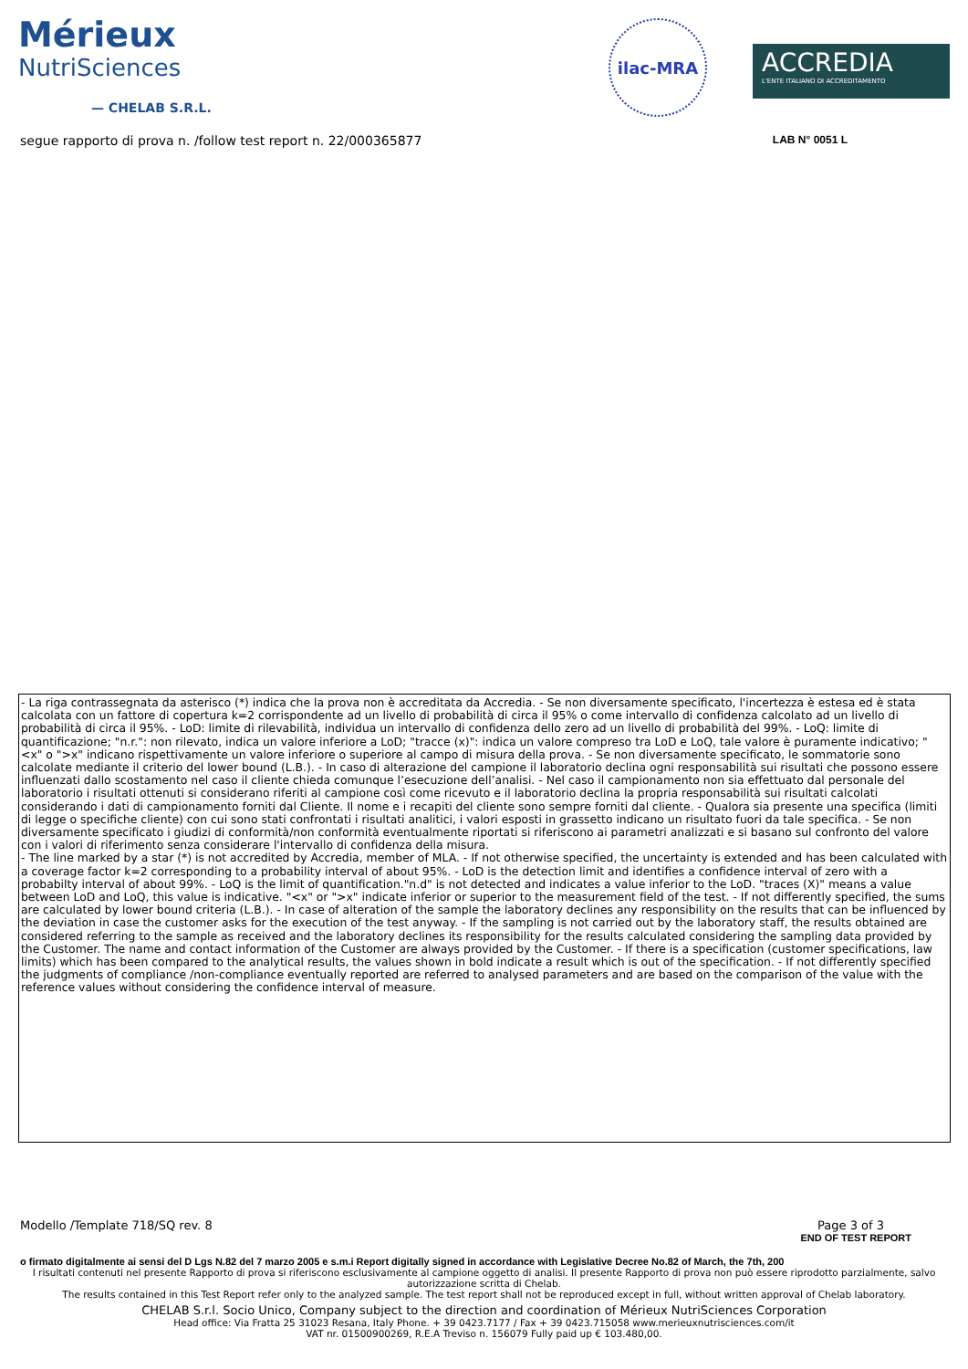Mérieux
NutriSciences
— CHELAB S.R.L.
ilac-MRA
ACCREDIA
L'ENTE ITALIANO DI ACCREDITAMENTO
segue rapporto di prova n. /follow test report n. 22/000365877 LAB N° 0051 L
- La riga contrassegnata da asterisco (*) indica che la prova non è accreditata da Accredia. - Se non diversamente specificato, l'incertezza è estesa ed è stata calcolata con un fattore di copertura k=2 corrispondente ad un livello di probabilità di circa il 95% o come intervallo di confidenza calcolato ad un livello di probabilità di circa il 95%. - LoD: limite di rilevabilità, individua un intervallo di confidenza dello zero ad un livello di probabilità del 99%. - LoQ: limite di quantificazione; "n.r.": non rilevato, indica un valore inferiore a LoD; "tracce (x)": indica un valore compreso tra LoD e LoQ, tale valore è puramente indicativo; "<x" o ">x" indicano rispettivamente un valore inferiore o superiore al campo di misura della prova. - Se non diversamente specificato, le sommatorie sono calcolate mediante il criterio del lower bound (L.B.). - In caso di alterazione del campione il laboratorio declina ogni responsabilità sui risultati che possono essere influenzati dallo scostamento nel caso il cliente chieda comunque l’esecuzione dell’analisi. - Nel caso il campionamento non sia effettuato dal personale del laboratorio i risultati ottenuti si considerano riferiti al campione così come ricevuto e il laboratorio declina la propria responsabilità sui risultati calcolati considerando i dati di campionamento forniti dal Cliente. Il nome e i recapiti del cliente sono sempre forniti dal cliente. - Qualora sia presente una specifica (limiti di legge o specifiche cliente) con cui sono stati confrontati i risultati analitici, i valori esposti in grassetto indicano un risultato fuori da tale specifica. - Se non diversamente specificato i giudizi di conformità/non conformità eventualmente riportati si riferiscono ai parametri analizzati e si basano sul confronto del valore con i valori di riferimento senza considerare l'intervallo di confidenza della misura.
- The line marked by a star (*) is not accredited by Accredia, member of MLA. - If not otherwise specified, the uncertainty is extended and has been calculated with a coverage factor k=2 corresponding to a probability interval of about 95%. - LoD is the detection limit and identifies a confidence interval of zero with a probabilty interval of about 99%. - LoQ is the limit of quantification."n.d" is not detected and indicates a value inferior to the LoD. "traces (X)" means a value between LoD and LoQ, this value is indicative. "<x" or ">x" indicate inferior or superior to the measurement field of the test. - If not differently specified, the sums are calculated by lower bound criteria (L.B.). - In case of alteration of the sample the laboratory declines any responsibility on the results that can be influenced by the deviation in case the customer asks for the execution of the test anyway. - If the sampling is not carried out by the laboratory staff, the results obtained are considered referring to the sample as received and the laboratory declines its responsibility for the results calculated considering the sampling data provided by the Customer. The name and contact information of the Customer are always provided by the Customer. - If there is a specification (customer specifications, law limits) which has been compared to the analytical results, the values shown in bold indicate a result which is out of the specification. - If not differently specified the judgments of compliance /non-compliance eventually reported are referred to analysed parameters and are based on the comparison of the value with the reference values without considering the confidence interval of measure.
Modello /Template 718/SQ rev. 8 Page 3 of 3
END OF TEST REPORT
o firmato digitalmente ai sensi del D Lgs N.82 del 7 marzo 2005 e s.m.i Report digitally signed in accordance with Legislative Decree No.82 of March, the 7th, 200
I risultati contenuti nel presente Rapporto di prova si riferiscono esclusivamente al campione oggetto di analisi. Il presente Rapporto di prova non può essere riprodotto parzialmente, salvo autorizzazione scritta di Chelab.
The results contained in this Test Report refer only to the analyzed sample. The test report shall not be reproduced except in full, without written approval of Chelab laboratory.
CHELAB S.r.l. Socio Unico, Company subject to the direction and coordination of Mérieux NutriSciences Corporation
Head office: Via Fratta 25 31023 Resana, Italy Phone. + 39 0423.7177 / Fax + 39 0423.715058 www.merieuxnutrisciences.com/it
VAT nr. 01500900269, R.E.A Treviso n. 156079 Fully paid up € 103.480,00.